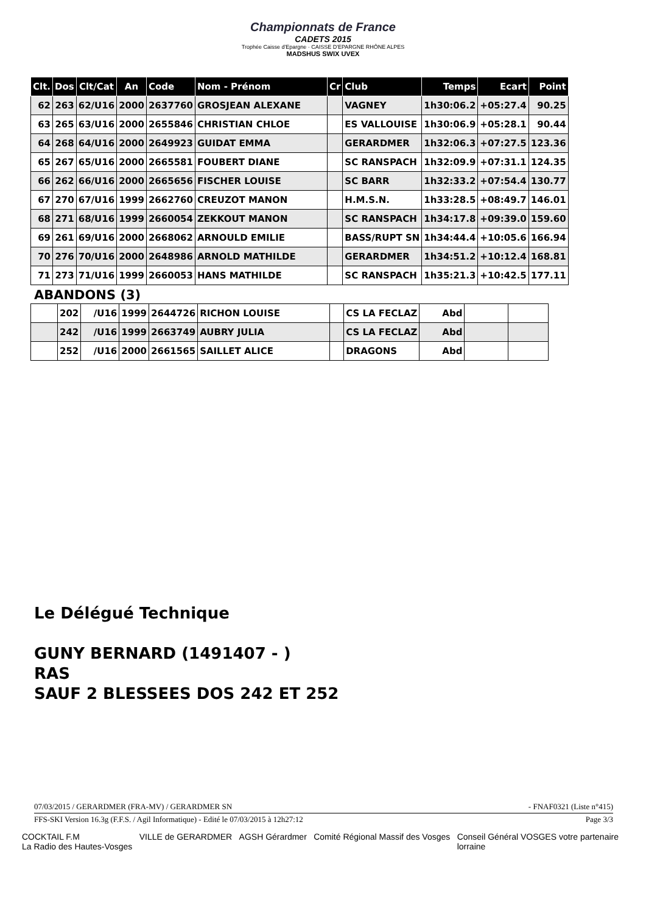Championnats de France
CADETS 2015
Trophée Caisse d'Epargne · CAISSE D'EPARGNE RHÔNE ALPES
MADSHUS SWIX UVEX
| Clt. | Dos | Clt/Cat | An | Code | Nom - Prénom | Cr | Club | Temps | Ecart | Point |
| --- | --- | --- | --- | --- | --- | --- | --- | --- | --- | --- |
| 62 | 263 | 62/U16 | 2000 | 2637760 | GROSJEAN ALEXANE | | VAGNEY | 1h30:06.2 | +05:27.4 | 90.25 |
| 63 | 265 | 63/U16 | 2000 | 2655846 | CHRISTIAN CHLOE | | ES VALLOUISE | 1h30:06.9 | +05:28.1 | 90.44 |
| 64 | 268 | 64/U16 | 2000 | 2649923 | GUIDAT EMMA | | GERARDMER | 1h32:06.3 | +07:27.5 | 123.36 |
| 65 | 267 | 65/U16 | 2000 | 2665581 | FOUBERT DIANE | | SC RANSPACH | 1h32:09.9 | +07:31.1 | 124.35 |
| 66 | 262 | 66/U16 | 2000 | 2665656 | FISCHER LOUISE | | SC BARR | 1h32:33.2 | +07:54.4 | 130.77 |
| 67 | 270 | 67/U16 | 1999 | 2662760 | CREUZOT MANON | | H.M.S.N. | 1h33:28.5 | +08:49.7 | 146.01 |
| 68 | 271 | 68/U16 | 1999 | 2660054 | ZEKKOUT MANON | | SC RANSPACH | 1h34:17.8 | +09:39.0 | 159.60 |
| 69 | 261 | 69/U16 | 2000 | 2668062 | ARNOULD EMILIE | | BASS/RUPT SN | 1h34:44.4 | +10:05.6 | 166.94 |
| 70 | 276 | 70/U16 | 2000 | 2648986 | ARNOLD MATHILDE | | GERARDMER | 1h34:51.2 | +10:12.4 | 168.81 |
| 71 | 273 | 71/U16 | 1999 | 2660053 | HANS MATHILDE | | SC RANSPACH | 1h35:21.3 | +10:42.5 | 177.11 |
ABANDONS (3)
| | 202 | /U16 | 1999 | 2644726 | RICHON LOUISE | | CS LA FECLAZ | Abd | | |
| | 242 | /U16 | 1999 | 2663749 | AUBRY JULIA | | CS LA FECLAZ | Abd | | |
| | 252 | /U16 | 2000 | 2661565 | SAILLET ALICE | | DRAGONS | Abd | | |
Le Délégué Technique
GUNY BERNARD (1491407 - )
RAS
SAUF 2 BLESSEES DOS 242 ET 252
07/03/2015 / GERARDMER (FRA-MV) / GERARDMER SN - FNAF0321 (Liste n°415)
FFS-SKI Version 16.3g (F.F.S. / Agil Informatique) - Edité le 07/03/2015 à 12h27:12 Page 3/3
COCKTAIL F.M
La Radio des Hautes-Vosges VILLE de GERARDMER AGSH Gérardmer Comité Régional Massif des Vosges Conseil Général VOSGES votre partenaire
lorraine